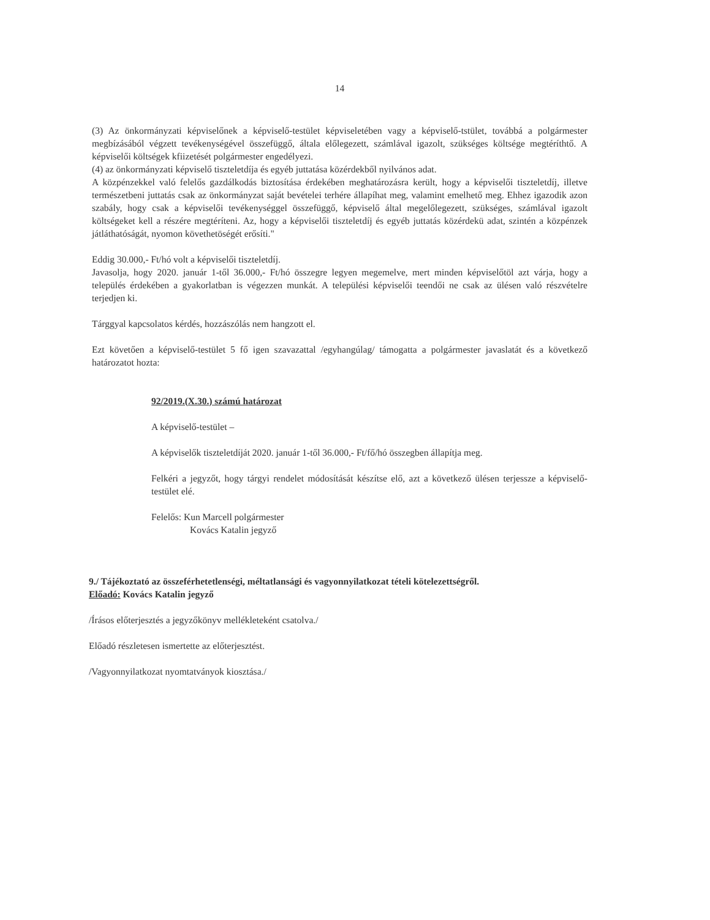14
(3) Az önkormányzati képviselőnek a képviselő-testület képviseletében vagy a képviselő-tstület, továbbá a polgármester megbízásából végzett tevékenységével összefüggő, általa előlegezett, számlával igazolt, szükséges költsége megtéríthtő. A képviselői költségek kfiizetését polgármester engedélyezi.
(4) az önkormányzati képviselő tiszteletdíja és egyéb juttatása közérdekből nyilvános adat.
A közpénzekkel való felelős gazdálkodás biztosítása érdekében meghatározásra került, hogy a képviselői tiszteletdíj, illetve természetbeni juttatás csak az önkormányzat saját bevételei terhére állapíhat meg, valamint emelhető meg. Ehhez igazodik azon szabály, hogy csak a képviselői tevékenységgel összefüggő, képviselő által megelőlegezett, szükséges, számlával igazolt költségeket kell a részére megtéríteni. Az, hogy a képviselői tiszteletdíj és egyéb juttatás közérdekü adat, szintén a közpénzek játláthatóságát, nyomon követhetöségét erősíti."
Eddig 30.000,- Ft/hó volt a képviselői tiszteletdíj.
Javasolja, hogy 2020. január 1-től 36.000,- Ft/hó összegre legyen megemelve, mert minden képviselőtöl azt várja, hogy a település érdekében a gyakorlatban is végezzen munkát. A települési képviselői teendői ne csak az ülésen való részvételre terjedjen ki.
Tárggyal kapcsolatos kérdés, hozzászólás nem hangzott el.
Ezt követően a képviselő-testület 5 fő igen szavazattal /egyhangúlag/ támogatta a polgármester javaslatát és a következő határozatot hozta:
92/2019.(X.30.) számú határozat
A képviselő-testület –
A képviselők tiszteletdíját 2020. január 1-től 36.000,- Ft/fő/hó összegben állapítja meg.
Felkéri a jegyzőt, hogy tárgyi rendelet módosítását készítse elő, azt a következő ülésen terjessze a képviselő-testület elé.
Felelős: Kun Marcell polgármester
Kovács Katalin jegyző
9./ Tájékoztató az összeférhetetlenségi, méltatlansági és vagyonnyilatkozat tételi kötelezettségről.
Előadó: Kovács Katalin jegyző
/Írásos előterjesztés a jegyzőkönyv mellékleteként csatolva./
Előadó részletesen ismertette az előterjesztést.
/Vagyonnyilatkozat nyomtatványok kiosztása./